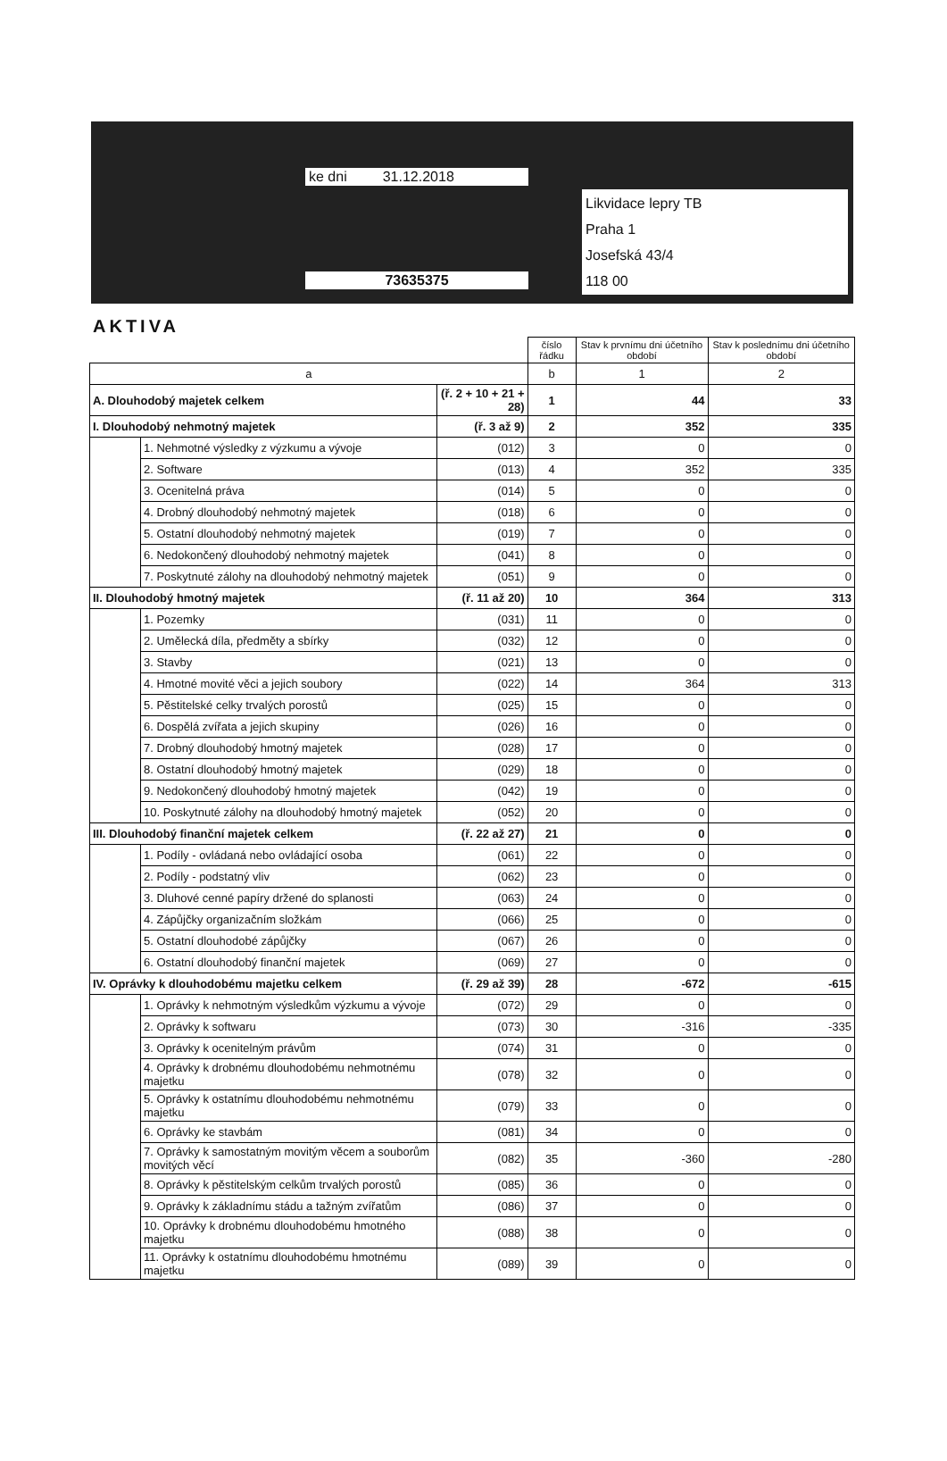ke dni 31.12.2018
73635375
Likvidace lepry TB
Praha 1
Josefská 43/4
118 00
AKTIVA
| | | | číslo řádku | Stav k prvnímu dni účetního období | Stav k poslednímu dni účetního období |
| --- | --- | --- | --- | --- | --- |
| a | | | b | 1 | 2 |
| A. Dlouhodobý majetek celkem | | (ř. 2 + 10 + 21 + 28) | 1 | 44 | 33 |
| I. Dlouhodobý nehmotný majetek | | (ř. 3 až 9) | 2 | 352 | 335 |
| | 1. Nehmotné výsledky z výzkumu a vývoje | (012) | 3 | 0 | 0 |
| | 2. Software | (013) | 4 | 352 | 335 |
| | 3. Ocenitelná práva | (014) | 5 | 0 | 0 |
| | 4. Drobný dlouhodobý nehmotný majetek | (018) | 6 | 0 | 0 |
| | 5. Ostatní dlouhodobý nehmotný majetek | (019) | 7 | 0 | 0 |
| | 6. Nedokončený dlouhodobý nehmotný majetek | (041) | 8 | 0 | 0 |
| | 7. Poskytnuté zálohy na dlouhodobý nehmotný majetek | (051) | 9 | 0 | 0 |
| II. Dlouhodobý hmotný majetek | | (ř. 11 až 20) | 10 | 364 | 313 |
| | 1. Pozemky | (031) | 11 | 0 | 0 |
| | 2. Umělecká díla, předměty a sbírky | (032) | 12 | 0 | 0 |
| | 3. Stavby | (021) | 13 | 0 | 0 |
| | 4. Hmotné movité věci a jejich soubory | (022) | 14 | 364 | 313 |
| | 5. Pěstitelské celky trvalých porostů | (025) | 15 | 0 | 0 |
| | 6. Dospělá zvířata a jejich skupiny | (026) | 16 | 0 | 0 |
| | 7. Drobný dlouhodobý hmotný majetek | (028) | 17 | 0 | 0 |
| | 8. Ostatní dlouhodobý hmotný majetek | (029) | 18 | 0 | 0 |
| | 9. Nedokončený dlouhodobý hmotný majetek | (042) | 19 | 0 | 0 |
| | 10. Poskytnuté zálohy na dlouhodobý hmotný majetek | (052) | 20 | 0 | 0 |
| III. Dlouhodobý finanční majetek celkem | | (ř. 22 až 27) | 21 | 0 | 0 |
| | 1. Podíly - ovládaná nebo ovládající osoba | (061) | 22 | 0 | 0 |
| | 2. Podíly - podstatný vliv | (062) | 23 | 0 | 0 |
| | 3. Dluhové cenné papíry držené do splanosti | (063) | 24 | 0 | 0 |
| | 4. Zápůjčky organizačním složkám | (066) | 25 | 0 | 0 |
| | 5. Ostatní dlouhodobé zápůjčky | (067) | 26 | 0 | 0 |
| | 6. Ostatní dlouhodobý finanční majetek | (069) | 27 | 0 | 0 |
| IV. Oprávky k dlouhodobému majetku celkem | | (ř. 29 až 39) | 28 | -672 | -615 |
| | 1. Oprávky k nehmotným výsledkům výzkumu a vývoje | (072) | 29 | 0 | 0 |
| | 2. Oprávky k softwaru | (073) | 30 | -316 | -335 |
| | 3. Oprávky k ocenitelným právům | (074) | 31 | 0 | 0 |
| | 4. Oprávky k drobnému dlouhodobému nehmotnému majetku | (078) | 32 | 0 | 0 |
| | 5. Oprávky k ostatnímu dlouhodobému nehmotnému majetku | (079) | 33 | 0 | 0 |
| | 6. Oprávky ke stavbám | (081) | 34 | 0 | 0 |
| | 7. Oprávky k samostatným movitým věcem a souborům movitých věcí | (082) | 35 | -360 | -280 |
| | 8. Oprávky k pěstitelským celkům trvalých porostů | (085) | 36 | 0 | 0 |
| | 9. Oprávky k základnímu stádu a tažným zvířatům | (086) | 37 | 0 | 0 |
| | 10. Oprávky k drobnému dlouhodobému hmotného majetku | (088) | 38 | 0 | 0 |
| | 11. Oprávky k ostatnímu dlouhodobému hmotnému majetku | (089) | 39 | 0 | 0 |